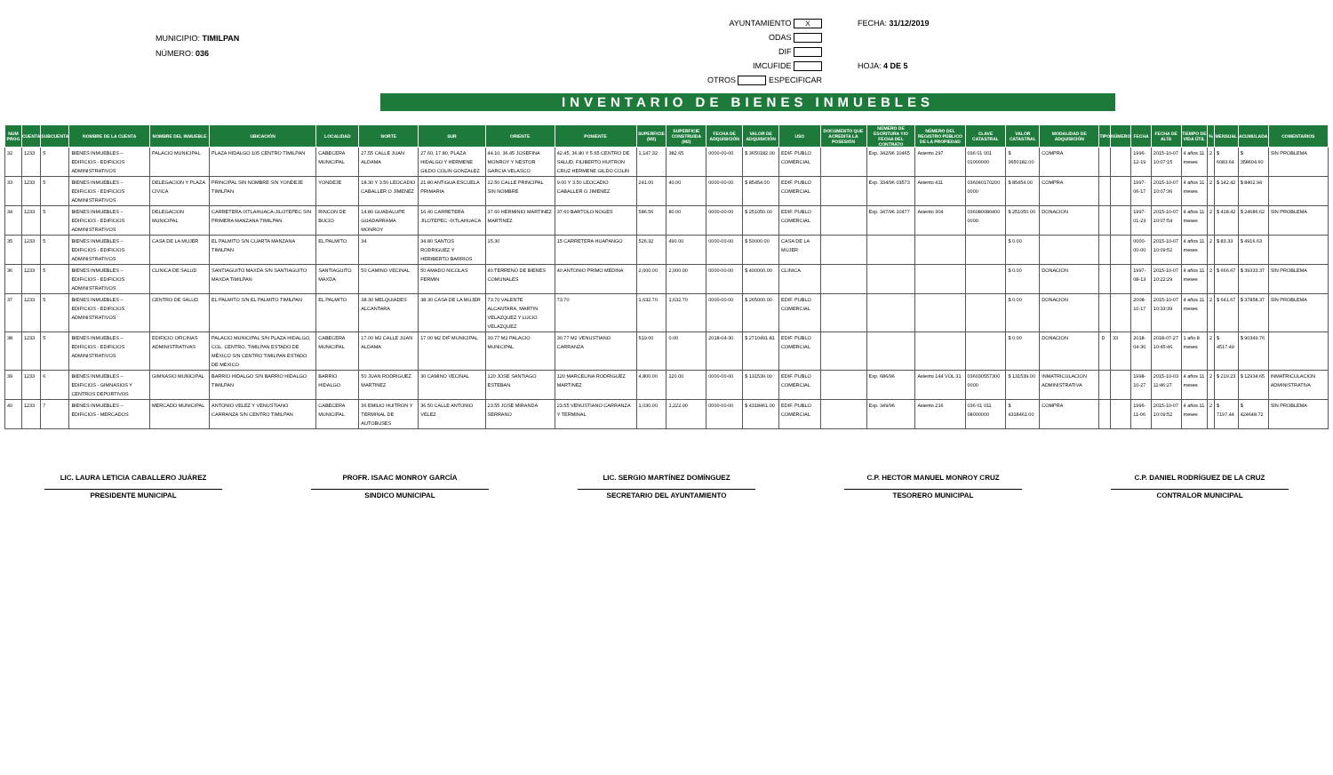MUNICIPIO: TIMILPAN
NÚMERO: 036
AYUNTAMIENTO X
ODAS
DIF
IMCUFIDE
OTROS ESPECIFICAR
FECHA: 31/12/2019
HOJA: 4 DE 5
INVENTARIO DE BIENES INMUEBLES
| NUM PROG | CUENTA | SUBCUENTA | NOMBRE DE LA CUENTA | NOMBRE DEL INMUEBLE | UBICACIÓN | LOCALIDAD | NORTE | SUR | ORIENTE | PONIENTE | SUPERFICIE (M2) | SUPERFICIE CONSTRUIDA (M2) | FECHA DE ADQUISICIÓN | VALOR DE ADQUISICIÓN | USO | DOCUMENTO QUE ACREDITA LA POSESIÓN | NÚMERO DE ESCRITURA Y/O FECHA DEL CONTRATO | NÚMERO DEL REGISTRO PÚBLICO DE LA PROPIEDAD | CLAVE CATASTRAL | VALOR CATASTRAL | MODALIDAD DE ADQUISICIÓN | TIPO | NÚMERO | FECHA | FECHA DE ALTA | TIEMPO DE VIDA ÚTIL | % | MENSUAL | ACUMULADA | COMENTARIOS |
| --- | --- | --- | --- | --- | --- | --- | --- | --- | --- | --- | --- | --- | --- | --- | --- | --- | --- | --- | --- | --- | --- | --- | --- | --- | --- | --- | --- | --- | --- | --- |
| 32 | 1233 | 5 | BIENES INMUEBLES – EDIFICIOS - EDIFICIOS ADMINISTRATIVOS | PALACIO MUNICIPAL | PLAZA HIDALGO 105 CENTRO TIMILPAN | CABECERA MUNICIPAL | 27.55 CALLE JUAN ALDAMA | 27.60, 17.80, PLAZA HIDALGO Y HERMENE GILDO COLIN GONZALEZ | 44.10, 36.45 JOSEFINA MONROY Y NESTOR GARCIA VELASCO | 42.45, 36.80 Y 5.65 CENTRO DE SALUD, FILIBERTO HUITRON CRUZ HERMENE GILDO COLIN | 1,147.32 | 382.65 | 0000-00-00 | $ 3650182.00 | EDIF. PUBLO COMERCIAL | | Exp. 342/96 10465 | Asiento 297 | 036 01 001 01000000 | $ 3650182.00 | COMPRA | | | 1996-12-19 | 2015-10-07 10:07:15 | 4 años 11 meses | 2 | $ 6083.64 | $ 358604.60 | SIN PROBLEMA |
| 33 | 1233 | 5 | BIENES INMUEBLES – EDIFICIOS - EDIFICIOS ADMINISTRATIVOS | DELEGACION Y PLAZA CIVICA | PRINCIPAL SIN NOMBRE S/N YONDEJE TIMILPAN | YONDEJE | 18.30 Y 3.50 LEOCADIO CABALLER O JIMENEZ | 21.80 ANTIGUA ESCUELA PRIMARIA | 12.50 CALLE PRINCIPAL SIN NOMBRE | 9.00 Y 3.50 LEOCADIO CABALLER O JIMENEZ | 241.00 | 40.00 | 0000-00-00 | $ 85454.00 | EDIF. PUBLO COMERCIAL | | Exp. 334/96 03573 | Asiento 411 | 036040170200 0000 | $ 85454.00 | COMPRA | | | 1997-06-17 | 2015-10-07 10:07:36 | 4 años 11 meses | 2 | $ 142.42 | $ 8402.94 | |
| 34 | 1233 | 5 | BIENES INMUEBLES – EDIFICIOS - EDIFICIOS ADMINISTRATIVOS | DELEGACION MUNICIPAL | CARRETERA IXTLAHUACA-JILOTEPEC S/N PRIMERA MANZANA TIMILPAN | RINCON DE BUCIO | 14.80 GUADALUPE GUADARRAMA MONROY | 16.40 CARRETERA JILOTEPEC -IXTLAHUACA | 37.60 HERMINIO MARTINEZ MARTINEZ | 37.60 BARTOLO NOGES | 586.56 | 80.00 | 0000-00-00 | $ 251050.00 | EDIF. PUBLO COMERCIAL | | Exp. 347/96 10477 | Asiento 304 | 036080080400 0000 | $ 251050.00 | DONACION | | | 1997-01-23 | 2015-10-07 10:07:54 | 4 años 11 meses | 2 | $ 418.42 | $ 24686.62 | SIN PROBLEMA |
| 35 | 1233 | 5 | BIENES INMUEBLES – EDIFICIOS - EDIFICIOS ADMINISTRATIVOS | CASA DE LA MUJER | EL PALMITO S/N CUARTA MANZANA TIMILPAN | EL PALMITO | 34 | 34.80 SANTOS RODRIGUEZ Y HERIBERTO BARRIOS | 15.30 | 15 CARRETERA HUAPANGO | 526.32 | 490.00 | 0000-00-00 | $ 50000.00 | CASA DE LA MUJER | | | | | $ 0.00 | | | | 0000-00-00 | 2015-10-07 10:09:52 | 4 años 11 meses | 2 | $ 83.33 | $ 4916.63 | |
| 36 | 1233 | 5 | BIENES INMUEBLES – EDIFICIOS - EDIFICIOS ADMINISTRATIVOS | CLINICA DE SALUD | SANTIAGUITO MAXDA S/N SANTIAGUITO MAXDA TIMILPAN | SANTIAGUITO MAXDA | 50 CAMINO VECINAL | 50 AMADO NICOLAS FERMIN | 40 TERRENO DE BIENES COMUNALES | 40 ANTONIO PRIMO MEDINA | 2,000.00 | 2,000.00 | 0000-00-00 | $ 400000.00 | CLINICA | | | | | $ 0.00 | DONACION | | | 1997-08-13 | 2015-10-07 10:22:29 | 4 años 11 meses | 2 | $ 666.67 | $ 39333.37 | SIN PROBLEMA |
| 37 | 1233 | 5 | BIENES INMUEBLES – EDIFICIOS - EDIFICIOS ADMINISTRATIVOS | CENTRO DE SALUD | EL PALMITO S/N EL PALMITO TIMILPAN | EL PALMITO | 38.30 MELQUIADES ALCANTARA | 38.30 CASA DE LA MUJER | 73.70 VALENTE ALCANTARA, MARTIN VELAZQUEZ Y LUCIO VELAZQUEZ | 73.70 | 1,632.70 | 1,632.70 | 0000-00-00 | $ 265000.00 | EDIF. PUBLO COMERCIAL | | | | | $ 0.00 | DONACION | | | 2008-10-17 | 2015-10-07 10:33:39 | 4 años 11 meses | 2 | $ 641.67 | $ 37858.37 | SIN PROBLEMA |
| 38 | 1233 | 5 | BIENES INMUEBLES – EDIFICIOS - EDIFICIOS ADMINISTRATIVOS | EDIFICIO OFICINAS ADMINISTRATIVAS | PALACIO MUNICIPAL S/N PLAZA HIDALGO, COL. CENTRO, TIMILPAN ESTADO DE MÉXICO S/N CENTRO TIMILPAN ESTADO DE MEXICO | CABECERA MUNICIPAL | 17.00 M2 CALLE JUAN ALDAMA | 17.00 M2 DIF MUNICIPAL | 30.77 M2 PALACIO MUNICIPAL | 30.77 M2 VENUSTIANO CARRANZA | 519.00 | 0.00 | 2018-04-30 | $ 2710491.81 | EDIF. PUBLO COMERCIAL | | | | | $ 0.00 | DONACION | D | 33 | 2018-04-30 | 2018-07-27 10:45:46 | 1 año 8 meses | 2 | $ 4517.49 | $ 90349.76 | |
| 39 | 1233 | 6 | BIENES INMUEBLES – EDIFICIOS - GIMNASIOS Y CENTROS DEPORTIVOS | GIMNASIO MUNICIPAL | BARRIO HIDALGO S/N BARRIO HIDALGO TIMILPAN | BARRIO HIDALGO | 50 JUAN RODRIGUEZ MARTINEZ | 30 CAMINO VECINAL | 120 JOSE SANTIAGO ESTEBAN | 120 MARCELINA RODRIGUEZ MARTINEZ | 4,800.00 | 120.00 | 0000-00-00 | $ 131539.00 | EDIF. PUBLO COMERCIAL | | Exp. 686/96 | Asiento 144 VOL 31 | 036030557300 0000 | $ 131539.00 | INMATRICULACION ADMINISTRATIVA | | | 1998-10-27 | 2015-10-03 11:46:27 | 4 años 11 meses | 2 | $ 219.23 | $ 12934.65 | INMATRICULACION ADMINISTRATIVA |
| 40 | 1233 | 7 | BIENES INMUEBLES – EDIFICIOS - MERCADOS | MERCADO MUNICIPAL | ANTONIO VELEZ Y VENUSTIANO CARRANZA S/N CENTRO TIMILPAN | CABECERA MUNICIPAL | 36 EMILIO HUITRON Y TERMINAL DE AUTOBUSES | 36.50 CALLE ANTONIO VELEZ | 23.55 JOSE MIRANDA SERRANO | 23.55 VENUSTIANO CARRANZA Y TERMINAL | 1,030.00 | 1,222.00 | 0000-00-00 | $ 4318461.00 | EDIF. PUBLO COMERCIAL | | Exp. 349/96 | Asiento 216 | 036 01 011 08000000 | $ 4318461.00 | COMPRA | | | 1996-11-06 | 2015-10-07 10:09:52 | 4 años 11 meses | 2 | $ 7197.44 | $ 424648.72 | SIN PROBLEMA |
LIC. LAURA LETICIA CABALLERO JUÁREZ
PRESIDENTE MUNICIPAL
PROFR. ISAAC MONROY GARCÍA
SINDICO MUNICIPAL
LIC. SERGIO MARTÍNEZ DOMÍNGUEZ
SECRETARIO DEL AYUNTAMIENTO
C.P. HECTOR MANUEL MONROY CRUZ
TESORERO MUNICIPAL
C.P. DANIEL RODRÍGUEZ DE LA CRUZ
CONTRALOR MUNICIPAL